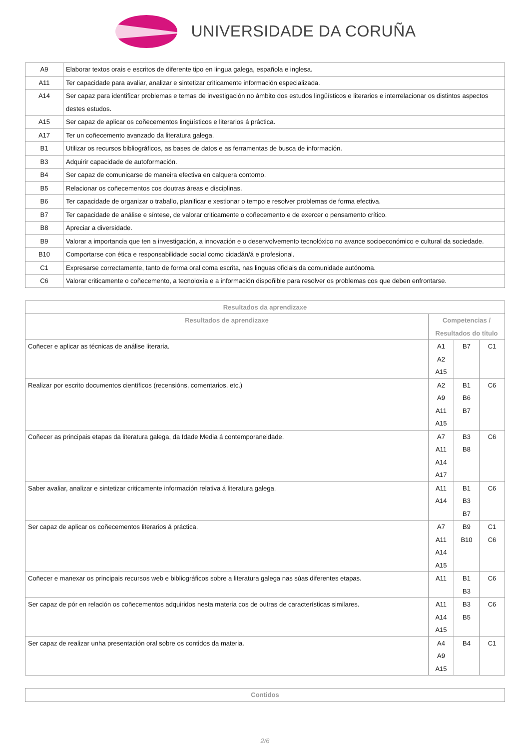UNIVERSIDADE DA CORUÑA
| A9 | Elaborar textos orais e escritos de diferente tipo en lingua galega, española e inglesa. |
| A11 | Ter capacidade para avaliar, analizar e sintetizar criticamente información especializada. |
| A14 | Ser capaz para identificar problemas e temas de investigación no ámbito dos estudos lingüísticos e literarios e interrelacionar os distintos aspectos destes estudos. |
| A15 | Ser capaz de aplicar os coñecementos lingüísticos e literarios á práctica. |
| A17 | Ter un coñecemento avanzado da literatura galega. |
| B1 | Utilizar os recursos bibliográficos, as bases de datos e as ferramentas de busca de información. |
| B3 | Adquirir capacidade de autoformación. |
| B4 | Ser capaz de comunicarse de maneira efectiva en calquera contorno. |
| B5 | Relacionar os coñecementos cos doutras áreas e disciplinas. |
| B6 | Ter capacidade de organizar o traballo, planificar e xestionar o tempo e resolver problemas de forma efectiva. |
| B7 | Ter capacidade de análise e síntese, de valorar criticamente o coñecemento e de exercer o pensamento crítico. |
| B8 | Apreciar a diversidade. |
| B9 | Valorar a importancia que ten a investigación, a innovación e o desenvolvemento tecnolóxico no avance socioeconómico e cultural da sociedade. |
| B10 | Comportarse con ética e responsabilidade social como cidadán/á e profesional. |
| C1 | Expresarse correctamente, tanto de forma oral coma escrita, nas linguas oficiais da comunidade autónoma. |
| C6 | Valorar criticamente o coñecemento, a tecnoloxía e a información dispoñible para resolver os problemas cos que deben enfrontarse. |
| Resultados da aprendizaxe | | | |
| --- | --- | --- | --- |
| Resultados de aprendizaxe | Competencias / Resultados do título | | |
| Coñecer e aplicar as técnicas de análise literaria. | A1 A2 A15 | B7 | C1 |
| Realizar por escrito documentos científicos (recensións, comentarios, etc.) | A2 A9 A11 A15 | B1 B6 B7 | C6 |
| Coñecer as principais etapas da literatura galega, da Idade Media á contemporaneidade. | A7 A11 A14 A17 | B3 B8 | C6 |
| Saber avaliar, analizar e sintetizar criticamente información relativa á literatura galega. | A11 A14 | B1 B3 B7 | C6 |
| Ser capaz de aplicar os coñecementos literarios á práctica. | A7 A11 A14 A15 | B9 B10 | C1 C6 |
| Coñecer e manexar os principais recursos web e bibliográficos sobre a literatura galega nas súas diferentes etapas. | A11 | B1 B3 | C6 |
| Ser capaz de pór en relación os coñecementos adquiridos nesta materia cos de outras de características similares. | A11 A14 A15 | B3 B5 | C6 |
| Ser capaz de realizar unha presentación oral sobre os contidos da materia. | A4 A9 A15 | B4 | C1 |
| Contidos |
| --- |
2/6